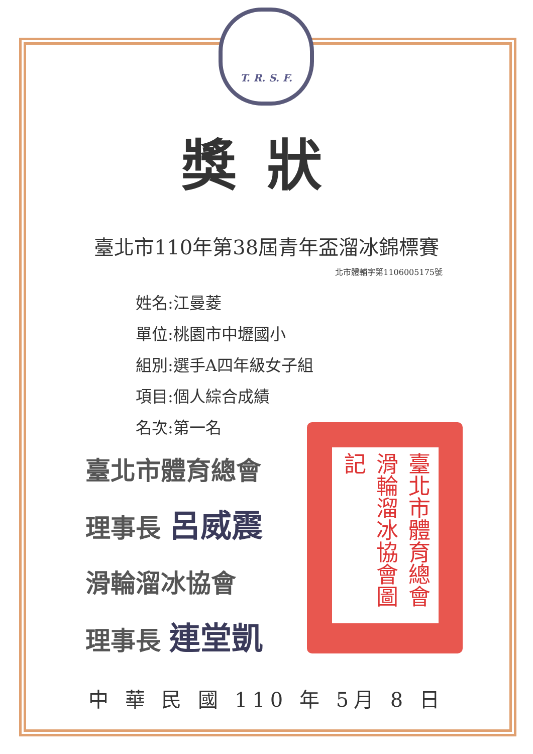T. R. S. F.
臺北市體育總會滑輪溜冰協會圖記
獎狀
臺北市110年第38屆青年盃溜冰錦標賽
北市體輔字第1106005175號
姓名:江曼菱
單位:桃園市中壢國小
組別:選手A四年級女子組
項目:個人綜合成績
名次:第一名
臺北市體育總會
理事長 呂威震
滑輪溜冰協會
理事長 連堂凱
中 華 民 國 110 年 5月 8 日